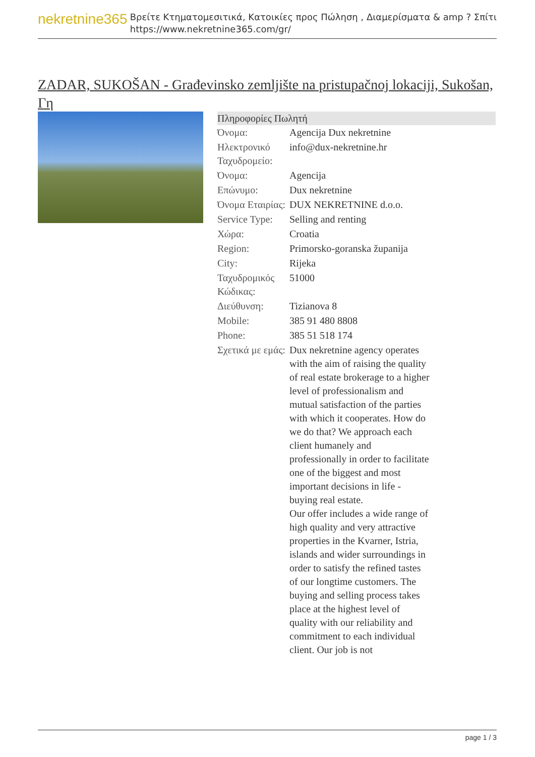nekretnine365
Βρείτε Κτηματομεσιτικά, Κατοικίες προς Πώληση , Διαμερίσματα & amp ? Σπίτι
https://www.nekretnine365.com/gr/
ZADAR, SUKOŠAN - Građevinsko zemljište na pristupačnoj lokaciji, Sukošan, Γη
| Πληροφορίες Πωλητή | |
| --- | --- |
| Όνομα: | Agencija Dux nekretnine |
| Ηλεκτρονικό Ταχυδρομείο: | info@dux-nekretnine.hr |
| Όνομα: | Agencija |
| Επώνυμο: | Dux nekretnine |
| Όνομα Εταιρίας: | DUX NEKRETNINE d.o.o. |
| Service Type: | Selling and renting |
| Χώρα: | Croatia |
| Region: | Primorsko-goranska županija |
| City: | Rijeka |
| Ταχυδρομικός Κώδικας: | 51000 |
| Διεύθυνση: | Tizianova 8 |
| Mobile: | 385 91 480 8808 |
| Phone: | 385 51 518 174 |
| Σχετικά με εμάς: | Dux nekretnine agency operates with the aim of raising the quality of real estate brokerage to a higher level of professionalism and mutual satisfaction of the parties with which it cooperates. How do we do that? We approach each client humanely and professionally in order to facilitate one of the biggest and most important decisions in life - buying real estate. Our offer includes a wide range of high quality and very attractive properties in the Kvarner, Istria, islands and wider surroundings in order to satisfy the refined tastes of our longtime customers. The buying and selling process takes place at the highest level of quality with our reliability and commitment to each individual client. Our job is not |
page 1 / 3